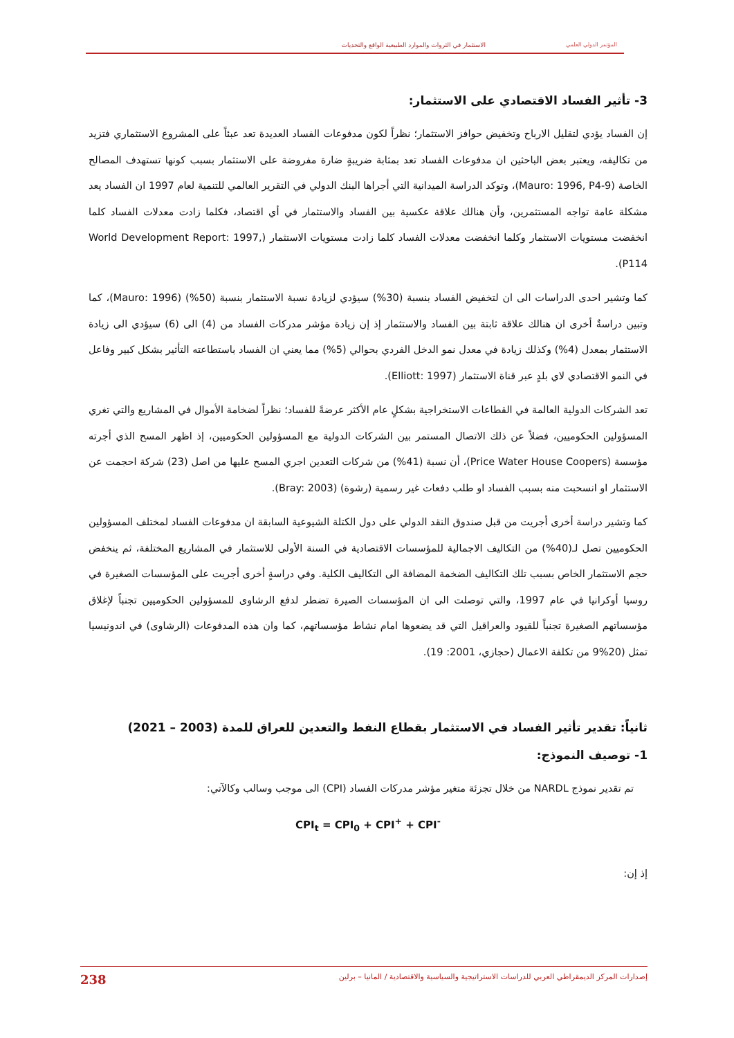الاستثمار في الثروات والموارد الطبيعية الواقع والتحديات المؤتمر الدولي العلمي
3- تأثير الفساد الاقتصادي على الاستثمار:
إن الفساد يؤدي لتقليل الارباح وتخفيض حوافز الاستثمار؛ نظراً لكون مدفوعات الفساد العديدة تعد عبئاً على المشروع الاستثماري فتزيد من تكاليفه، ويعتبر بعض الباحثين ان مدفوعات الفساد تعد بمثابة ضريبةٍ ضارة مفروضة على الاستثمار بسبب كونها تستهدف المصالح الخاصة (Mauro: 1996, P4-9)، وتوكد الدراسة الميدانية التي أجراها البنك الدولي في التقرير العالمي للتنمية لعام 1997 ان الفساد يعد مشكلة عامة تواجه المستثمرين، وأن هنالك علاقة عكسية بين الفساد والاستثمار في أي اقتصاد، فكلما زادت معدلات الفساد كلما انخفضت مستويات الاستثمار وكلما انخفضت معدلات الفساد كلما زادت مستويات الاستثمار (World Development Report: 1997, P114).
كما وتشير احدى الدراسات الى ان لتخفيض الفساد بنسبة (30%) سيؤدي لزيادة نسبة الاستثمار بنسبة (50%) (Mauro: 1996)، كما وتبين دراسةٌ أخرى ان هنالك علاقة ثابتة بين الفساد والاستثمار إذ إن زيادة مؤشر مدركات الفساد من (4) الى (6) سيؤدي الى زيادة الاستثمار بمعدل (4%) وكذلك زيادة في معدل نمو الدخل الفردي بحوالي (5%) مما يعني ان الفساد باستطاعته التأثير بشكل كبير وفاعل في النمو الاقتصادي لاي بلدٍ عبر قناة الاستثمار (Elliott: 1997).
تعد الشركات الدولية العالمة في القطاعات الاستخراجية بشكلٍ عام الأكثر عرضةً للفساد؛ نظراً لضخامة الأموال في المشاريع والتي تغري المسؤولين الحكوميين، فضلاً عن ذلك الاتصال المستمر بين الشركات الدولية مع المسؤولين الحكوميين، إذ اظهر المسح الذي أجرته مؤسسة (Price Water House Coopers)، أن نسبة (41%) من شركات التعدين اجري المسح عليها من اصل (23) شركة احجمت عن الاستثمار او انسحبت منه بسبب الفساد او طلب دفعات غير رسمية (رشوة) (Bray: 2003).
كما وتشير دراسة أخرى أجريت من قبل صندوق النقد الدولي على دول الكتلة الشيوعية السابقة ان مدفوعات الفساد لمختلف المسؤولين الحكوميين تصل لـ(40%) من التكاليف الاجمالية للمؤسسات الاقتصادية في السنة الأولى للاستثمار في المشاريع المختلفة، ثم ينخفض حجم الاستثمار الخاص بسبب تلك التكاليف الضخمة المضافة الى التكاليف الكلية. وفي دراسةٍ أخرى أجريت على المؤسسات الصغيرة في روسيا أوكرانيا في عام 1997، والتي توصلت الى ان المؤسسات الصيرة تضطر لدفع الرشاوى للمسؤولين الحكوميين تجنباً لإغلاق مؤسساتهم الصغيرة تجنباً للقيود والعراقيل التي قد يضعوها امام نشاط مؤسساتهم، كما وان هذه المدفوعات (الرشاوى) في اندونيسيا تمثل (20%9 من تكلفة الاعمال (حجازي، 2001: 19).
ثانياً: تقدير تأثير الفساد في الاستثمار بقطاع النفط والتعدين للعراق للمدة (2003 – 2021)
1- توصيف النموذج:
تم تقدير نموذج NARDL من خلال تجزئة متغير مؤشر مدركات الفساد (CPI) الى موجب وسالب وكالآتي:
CPI<sub>t</sub> = CPI<sub>0</sub> + CPI<sup>+</sup> + CPI<sup>-</sup>
إذ إن:
إصدارات المركز الديمقراطي العربي للدراسات الاستراتيجية والسياسية والاقتصادية / المانيا – برلين 238